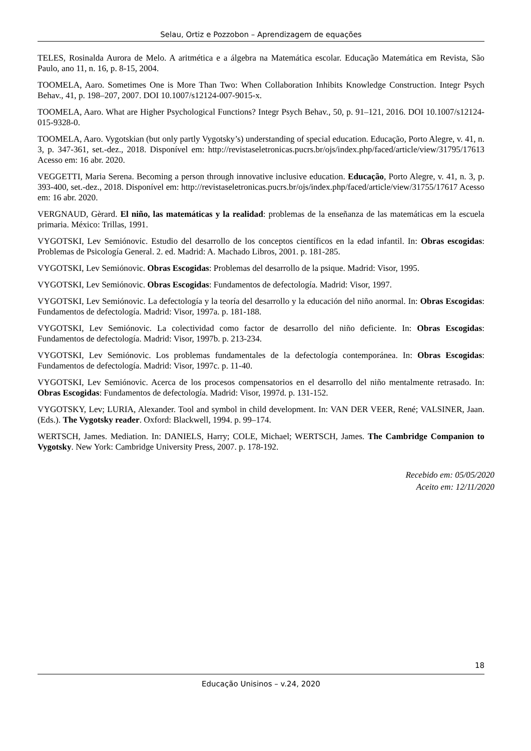Selau, Ortiz e Pozzobon – Aprendizagem de equações
TELES, Rosinalda Aurora de Melo. A aritmética e a álgebra na Matemática escolar. Educação Matemática em Revista, São Paulo, ano 11, n. 16, p. 8-15, 2004.
TOOMELA, Aaro. Sometimes One is More Than Two: When Collaboration Inhibits Knowledge Construction. Integr Psych Behav., 41, p. 198–207, 2007. DOI 10.1007/s12124-007-9015-x.
TOOMELA, Aaro. What are Higher Psychological Functions? Integr Psych Behav., 50, p. 91–121, 2016. DOI 10.1007/s12124-015-9328-0.
TOOMELA, Aaro. Vygotskian (but only partly Vygotsky’s) understanding of special education. Educação, Porto Alegre, v. 41, n. 3, p. 347-361, set.-dez., 2018. Disponível em: http://revistaseletronicas.pucrs.br/ojs/index.php/faced/article/view/31795/17613 Acesso em: 16 abr. 2020.
VEGGETTI, Maria Serena. Becoming a person through innovative inclusive education. Educação, Porto Alegre, v. 41, n. 3, p. 393-400, set.-dez., 2018. Disponível em: http://revistaseletronicas.pucrs.br/ojs/index.php/faced/article/view/31755/17617 Acesso em: 16 abr. 2020.
VERGNAUD, Gèrard. El niño, las matemáticas y la realidad: problemas de la enseñanza de las matemáticas em la escuela primaria. México: Trillas, 1991.
VYGOTSKI, Lev Semiónovic. Estudio del desarrollo de los conceptos científicos en la edad infantil. In: Obras escogidas: Problemas de Psicología General. 2. ed. Madrid: A. Machado Libros, 2001. p. 181-285.
VYGOTSKI, Lev Semiónovic. Obras Escogidas: Problemas del desarrollo de la psique. Madrid: Visor, 1995.
VYGOTSKI, Lev Semiónovic. Obras Escogidas: Fundamentos de defectología. Madrid: Visor, 1997.
VYGOTSKI, Lev Semiónovic. La defectología y la teoría del desarrollo y la educación del niño anormal. In: Obras Escogidas: Fundamentos de defectología. Madrid: Visor, 1997a. p. 181-188.
VYGOTSKI, Lev Semiónovic. La colectividad como factor de desarrollo del niño deficiente. In: Obras Escogidas: Fundamentos de defectología. Madrid: Visor, 1997b. p. 213-234.
VYGOTSKI, Lev Semiónovic. Los problemas fundamentales de la defectología contemporánea. In: Obras Escogidas: Fundamentos de defectología. Madrid: Visor, 1997c. p. 11-40.
VYGOTSKI, Lev Semiónovic. Acerca de los procesos compensatorios en el desarrollo del niño mentalmente retrasado. In: Obras Escogidas: Fundamentos de defectología. Madrid: Visor, 1997d. p. 131-152.
VYGOTSKY, Lev; LURIA, Alexander. Tool and symbol in child development. In: VAN DER VEER, René; VALSINER, Jaan. (Eds.). The Vygotsky reader. Oxford: Blackwell, 1994. p. 99–174.
WERTSCH, James. Mediation. In: DANIELS, Harry; COLE, Michael; WERTSCH, James. The Cambridge Companion to Vygotsky. New York: Cambridge University Press, 2007. p. 178-192.
Recebido em: 05/05/2020
Aceito em: 12/11/2020
18
Educação Unisinos – v.24, 2020